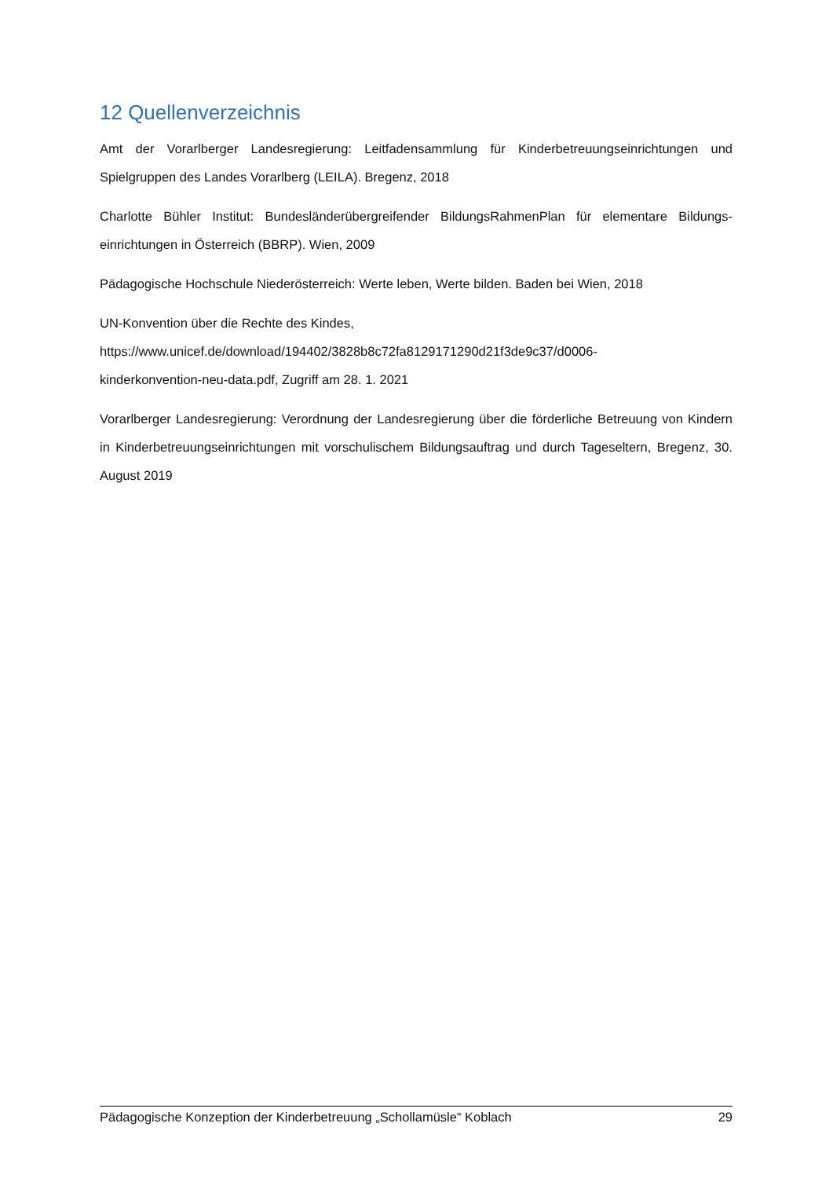12 Quellenverzeichnis
Amt der Vorarlberger Landesregierung: Leitfadensammlung für Kinderbetreuungseinrichtungen und Spielgruppen des Landes Vorarlberg (LEILA). Bregenz, 2018
Charlotte Bühler Institut: Bundesländerübergreifender BildungsRahmenPlan für elementare Bildungs-einrichtungen in Österreich (BBRP). Wien, 2009
Pädagogische Hochschule Niederösterreich: Werte leben, Werte bilden. Baden bei Wien, 2018
UN-Konvention über die Rechte des Kindes,
https://www.unicef.de/download/194402/3828b8c72fa8129171290d21f3de9c37/d0006-
kinderkonvention-neu-data.pdf, Zugriff am 28. 1. 2021
Vorarlberger Landesregierung: Verordnung der Landesregierung über die förderliche Betreuung von Kindern in Kinderbetreuungseinrichtungen mit vorschulischem Bildungsauftrag und durch Tageseltern, Bregenz, 30. August 2019
Pädagogische Konzeption der Kinderbetreuung „Schollamüsle“ Koblach 29